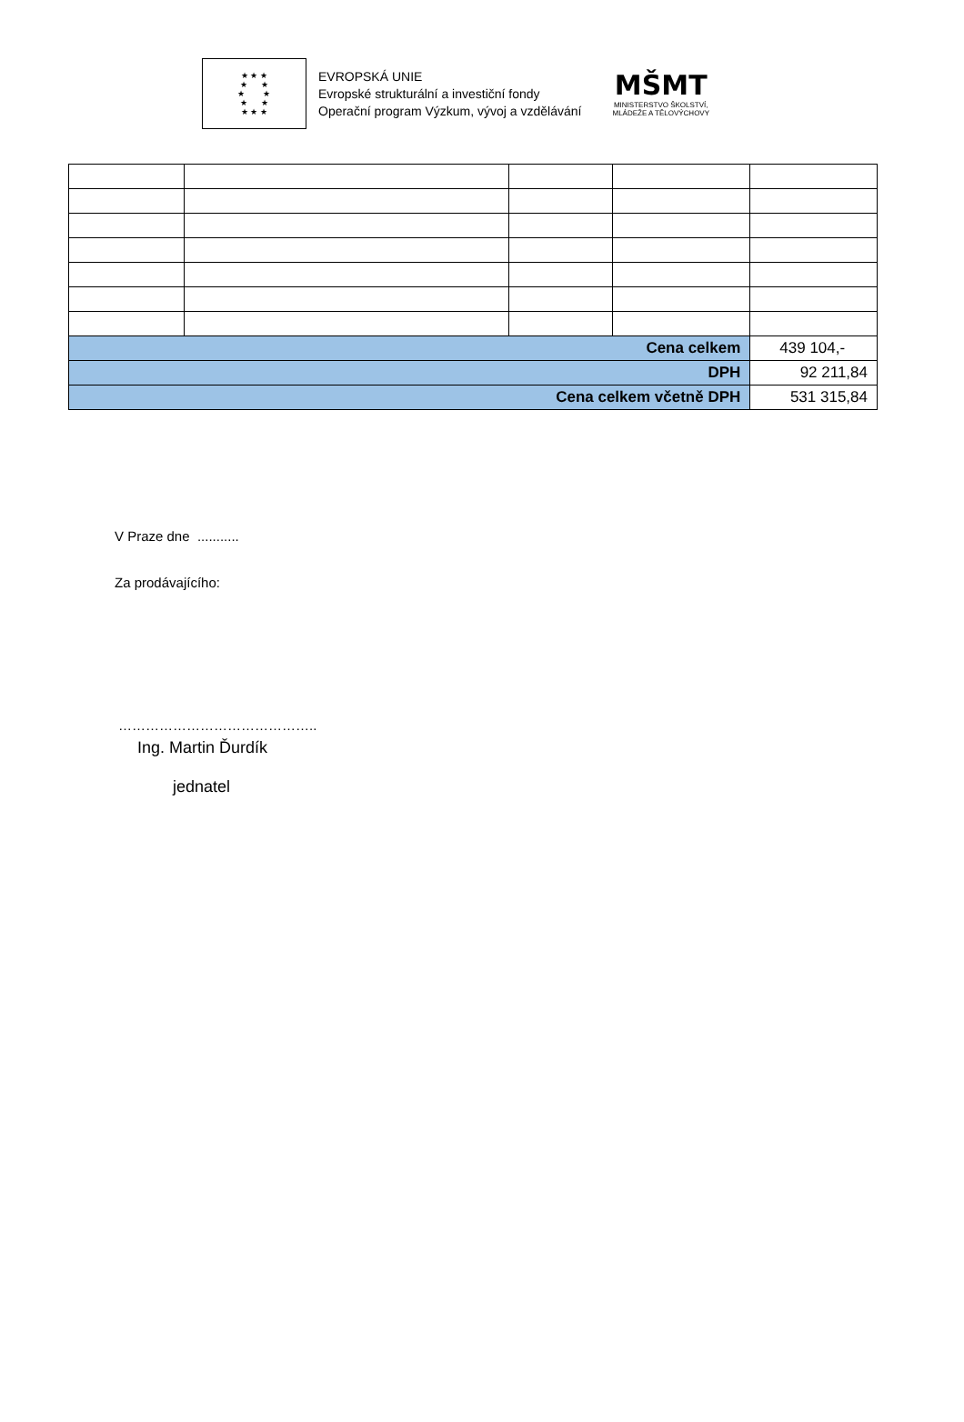★ ★ ★
★ ★
★ ★
★ ★
★ ★ ★
EVROPSKÁ UNIE
Evropské strukturální a investiční fondy
Operační program Výzkum, vývoj a vzdělávání
MŠMT
MINISTERSTVO ŠKOLSTVÍ,
MLÁDEŽE A TĚLOVÝCHOVY
| Cena celkem | | | | 439 104,- |
| DPH | | | | 92 211,84 |
| Cena celkem včetně DPH | | | | 531 315,84 |
V Praze dne ...........
Za prodávajícího:
……………………………………..
Ing. Martin Ďurdík
jednatel